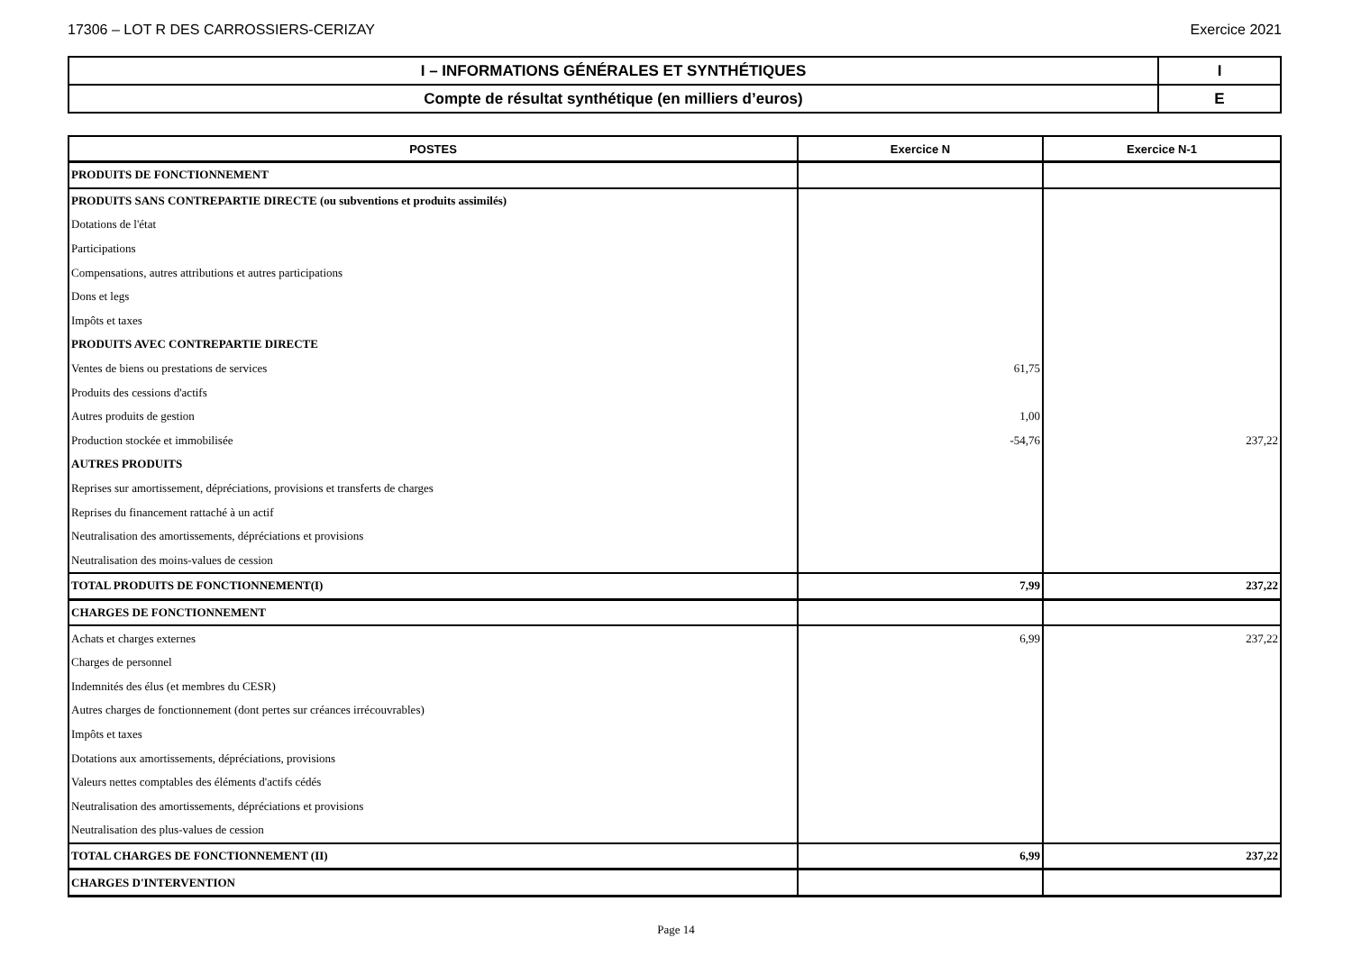17306 – LOT R DES CARROSSIERS-CERIZAY Exercice 2021
| I – INFORMATIONS GÉNÉRALES ET SYNTHÉTIQUES | I |
| Compte de résultat synthétique (en milliers d’euros) | E |
| POSTES | Exercice N | Exercice N-1 |
| --- | --- | --- |
| PRODUITS DE FONCTIONNEMENT | | |
| PRODUITS SANS CONTREPARTIE DIRECTE (ou subventions et produits assimilés) | | |
| Dotations de l'état | | |
| Participations | | |
| Compensations, autres attributions et autres participations | | |
| Dons et legs | | |
| Impôts et taxes | | |
| PRODUITS AVEC CONTREPARTIE DIRECTE | | |
| Ventes de biens ou prestations de services | 61,75 | |
| Produits des cessions d'actifs | | |
| Autres produits de gestion | 1,00 | |
| Production stockée et immobilisée | -54,76 | 237,22 |
| AUTRES PRODUITS | | |
| Reprises sur amortissement, dépréciations, provisions et transferts de charges | | |
| Reprises du financement rattaché à un actif | | |
| Neutralisation des amortissements, dépréciations et provisions | | |
| Neutralisation des moins-values de cession | | |
| TOTAL PRODUITS DE FONCTIONNEMENT(I) | 7,99 | 237,22 |
| CHARGES DE FONCTIONNEMENT | | |
| Achats et charges externes | 6,99 | 237,22 |
| Charges de personnel | | |
| Indemnités des élus (et membres du CESR) | | |
| Autres charges de fonctionnement (dont pertes sur créances irrécouvrables) | | |
| Impôts et taxes | | |
| Dotations aux amortissements, dépréciations, provisions | | |
| Valeurs nettes comptables des éléments d'actifs cédés | | |
| Neutralisation des amortissements, dépréciations et provisions | | |
| Neutralisation des plus-values de cession | | |
| TOTAL CHARGES DE FONCTIONNEMENT (II) | 6,99 | 237,22 |
| CHARGES D'INTERVENTION | | |
Page 14